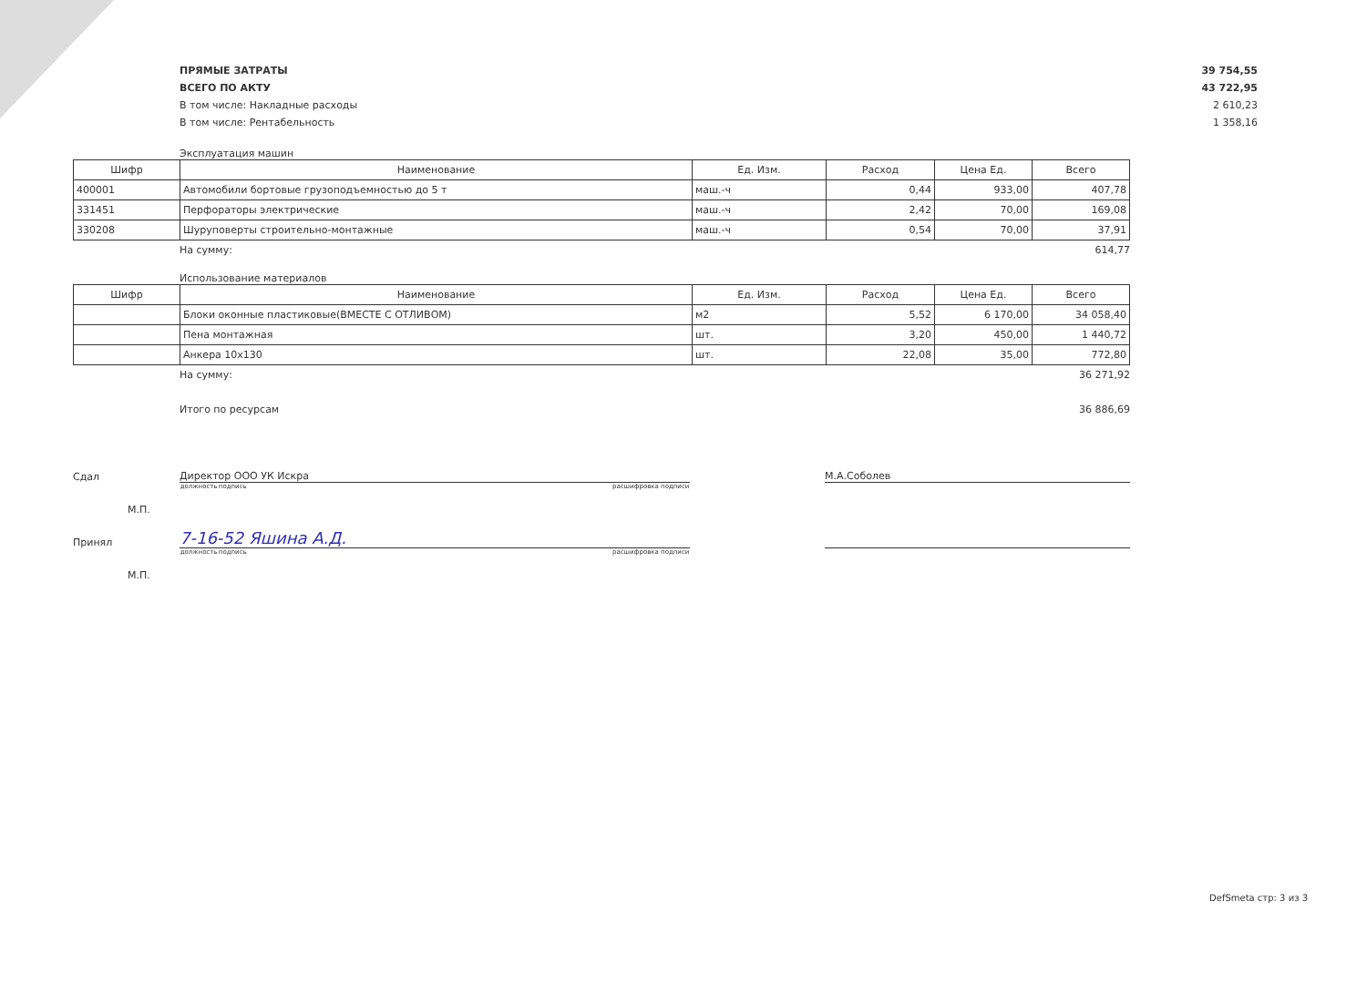ПРЯМЫЕ ЗАТРАТЫ 39 754,55
ВСЕГО ПО АКТУ 43 722,95
В том числе: Накладные расходы 2 610,23
В том числе: Рентабельность 1 358,16
Эксплуатация машин
| Шифр | Наименование | Ед. Изм. | Расход | Цена Ед. | Всего |
| --- | --- | --- | --- | --- | --- |
| 400001 | Автомобили бортовые грузоподъемностью до 5 т | маш.-ч | 0,44 | 933,00 | 407,78 |
| 331451 | Перфораторы электрические | маш.-ч | 2,42 | 70,00 | 169,08 |
| 330208 | Шуруповерты строительно-монтажные | маш.-ч | 0,54 | 70,00 | 37,91 |
На сумму: 614,77
Использование материалов
| Шифр | Наименование | Ед. Изм. | Расход | Цена Ед. | Всего |
| --- | --- | --- | --- | --- | --- |
| | Блоки оконные пластиковые(ВМЕСТЕ С ОТЛИВОМ) | м2 | 5,52 | 6 170,00 | 34 058,40 |
| | Пена монтажная | шт. | 3,20 | 450,00 | 1 440,72 |
| | Анкера 10х130 | шт. | 22,08 | 35,00 | 772,80 |
На сумму: 36 271,92
Итого по ресурсам 36 886,69
Сдал Директор ООО УК Искра М.А.Соболев
должность подпись расшифровка подписи
М.П.
Принял 7-16-52 Яшина А.Д.
должность подпись расшифровка подписи
М.П.
DefSmeta стр: 3 из 3